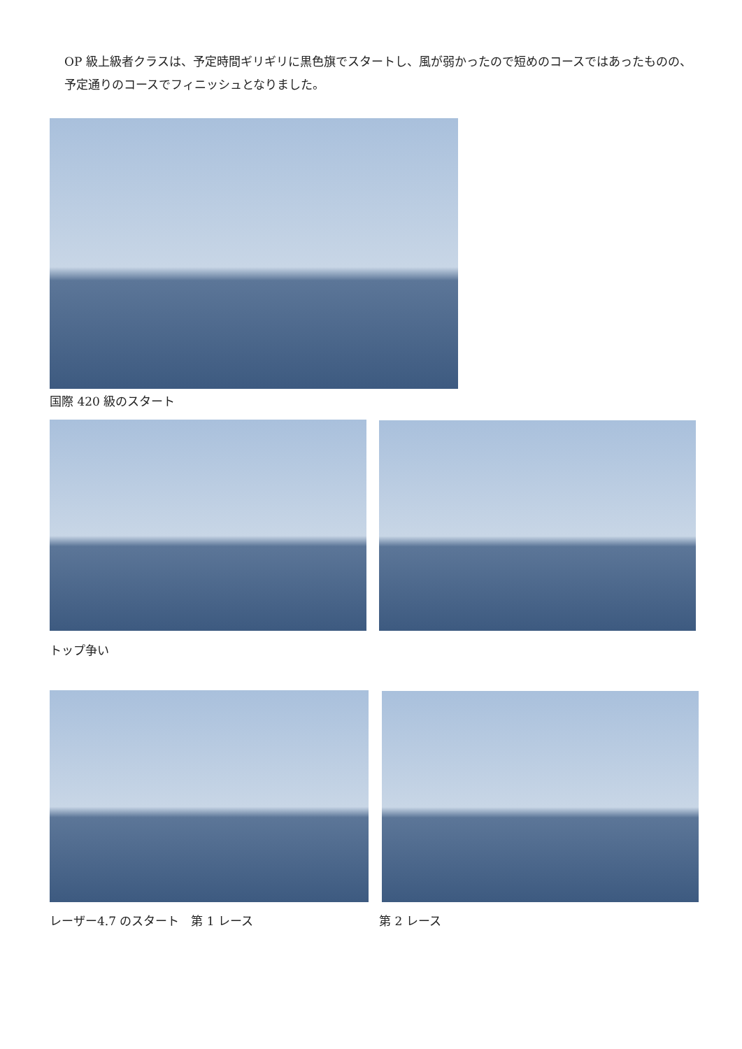OP 級上級者クラスは、予定時間ギリギリに黒色旗でスタートし、風が弱かったので短めのコースではあったものの、予定通りのコースでフィニッシュとなりました。
国際 420 級のスタート
トップ争い
レーザー4.7 のスタート　第 1 レース
第 2 レース